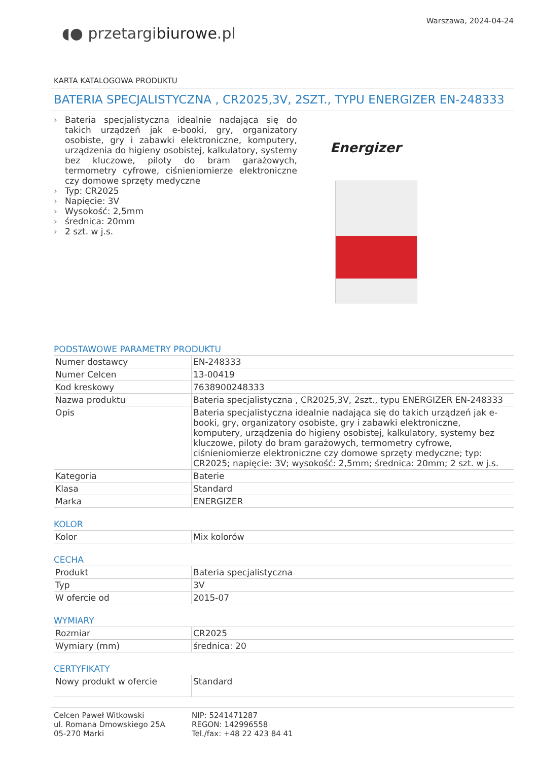◖● przetargibiurowe.pl
Warszawa, 2024-04-24
KARTA KATALOGOWA PRODUKTU
BATERIA SPECJALISTYCZNA , CR2025,3V, 2SZT., TYPU ENERGIZER EN-248333
› Bateria specjalistyczna idealnie nadająca się do takich urządzeń jak e-booki, gry, organizatory osobiste, gry i zabawki elektroniczne, komputery, urządzenia do higieny osobistej, kalkulatory, systemy bez kluczowe, piloty do bram garażowych, termometry cyfrowe, ciśnieniomierze elektroniczne czy domowe sprzęty medyczne
› Typ: CR2025
› Napięcie: 3V
› Wysokość: 2,5mm
› średnica: 20mm
› 2 szt. w j.s.
Energizer
PODSTAWOWE PARAMETRY PRODUKTU
| Numer dostawcy | EN-248333 |
| Numer Celcen | 13-00419 |
| Kod kreskowy | 7638900248333 |
| Nazwa produktu | Bateria specjalistyczna , CR2025,3V, 2szt., typu ENERGIZER EN-248333 |
| Opis | Bateria specjalistyczna idealnie nadająca się do takich urządzeń jak e-booki, gry, organizatory osobiste, gry i zabawki elektroniczne, komputery, urządzenia do higieny osobistej, kalkulatory, systemy bez kluczowe, piloty do bram garażowych, termometry cyfrowe, ciśnieniomierze elektroniczne czy domowe sprzęty medyczne; typ: CR2025; napięcie: 3V; wysokość: 2,5mm; średnica: 20mm; 2 szt. w j.s. |
| Kategoria | Baterie |
| Klasa | Standard |
| Marka | ENERGIZER |
KOLOR
| Kolor | Mix kolorów |
CECHA
| Produkt | Bateria specjalistyczna |
| Typ | 3V |
| W ofercie od | 2015-07 |
WYMIARY
| Rozmiar | CR2025 |
| Wymiary (mm) | średnica: 20 |
CERTYFIKATY
| Nowy produkt w ofercie | Standard |
Celcen Paweł Witkowski
ul. Romana Dmowskiego 25A
05-270 Marki
NIP: 5241471287
REGON: 142996558
Tel./fax: +48 22 423 84 41